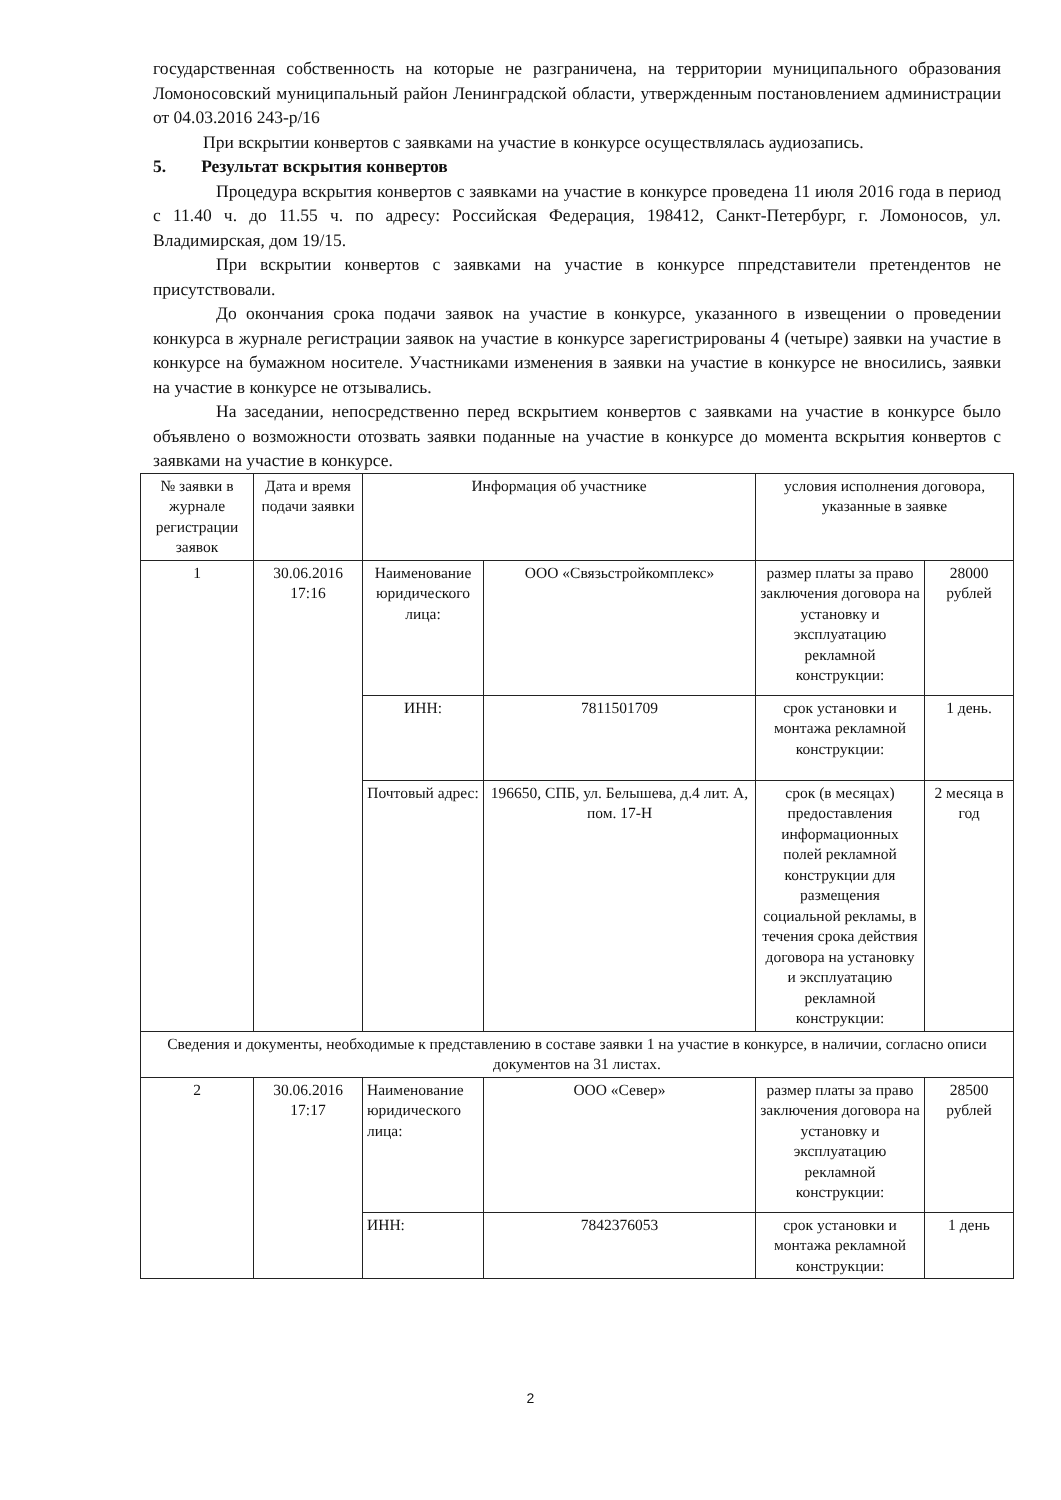государственная собственность на которые не разграничена, на территории муниципального образования Ломоносовский муниципальный район Ленинградской области, утвержденным постановлением администрации от 04.03.2016 243-р/16
При вскрытии конвертов с заявками на участие в конкурсе осуществлялась аудиозапись.
5. Результат вскрытия конвертов
Процедура вскрытия конвертов с заявками на участие в конкурсе проведена 11 июля 2016 года в период с 11.40 ч. до 11.55 ч. по адресу: Российская Федерация, 198412, Санкт-Петербург, г. Ломоносов, ул. Владимирская, дом 19/15.
При вскрытии конвертов с заявками на участие в конкурсе ппредставители претендентов не присутствовали.
До окончания срока подачи заявок на участие в конкурсе, указанного в извещении о проведении конкурса в журнале регистрации заявок на участие в конкурсе зарегистрированы 4 (четыре) заявки на участие в конкурсе на бумажном носителе. Участниками изменения в заявки на участие в конкурсе не вносились, заявки на участие в конкурсе не отзывались.
На заседании, непосредственно перед вскрытием конвертов с заявками на участие в конкурсе было объявлено о возможности отозвать заявки поданные на участие в конкурсе до момента вскрытия конвертов с заявками на участие в конкурсе.
| № заявки в журнале регистрации заявок | Дата и время подачи заявки | Информация об участнике | | условия исполнения договора, указанные в заявке | |
| --- | --- | --- | --- | --- | --- |
| 1 | 30.06.2016 17:16 | Наименование юридического лица: | ООО «Связьстройкомплекс» | размер платы за право заключения договора на установку и эксплуатацию рекламной конструкции: | 28000 рублей |
| | | ИНН: | 7811501709 | срок установки и монтажа рекламной конструкции: | 1 день. |
| | | Почтовый адрес: | 196650, СПБ, ул. Белышева, д.4 лит. А, пом. 17-Н | срок (в месяцах) предоставления информационных полей рекламной конструкции для размещения социальной рекламы, в течения срока действия договора на установку и эксплуатацию рекламной конструкции: | 2 месяца в год |
| Сведения и документы, необходимые к представлению в составе заявки 1 на участие в конкурсе, в наличии, согласно описи документов на 31 листах. | | | | | |
| 2 | 30.06.2016 17:17 | Наименование юридического лица: | ООО «Север» | размер платы за право заключения договора на установку и эксплуатацию рекламной конструкции: | 28500 рублей |
| | | ИНН: | 7842376053 | срок установки и монтажа рекламной конструкции: | 1 день |
2